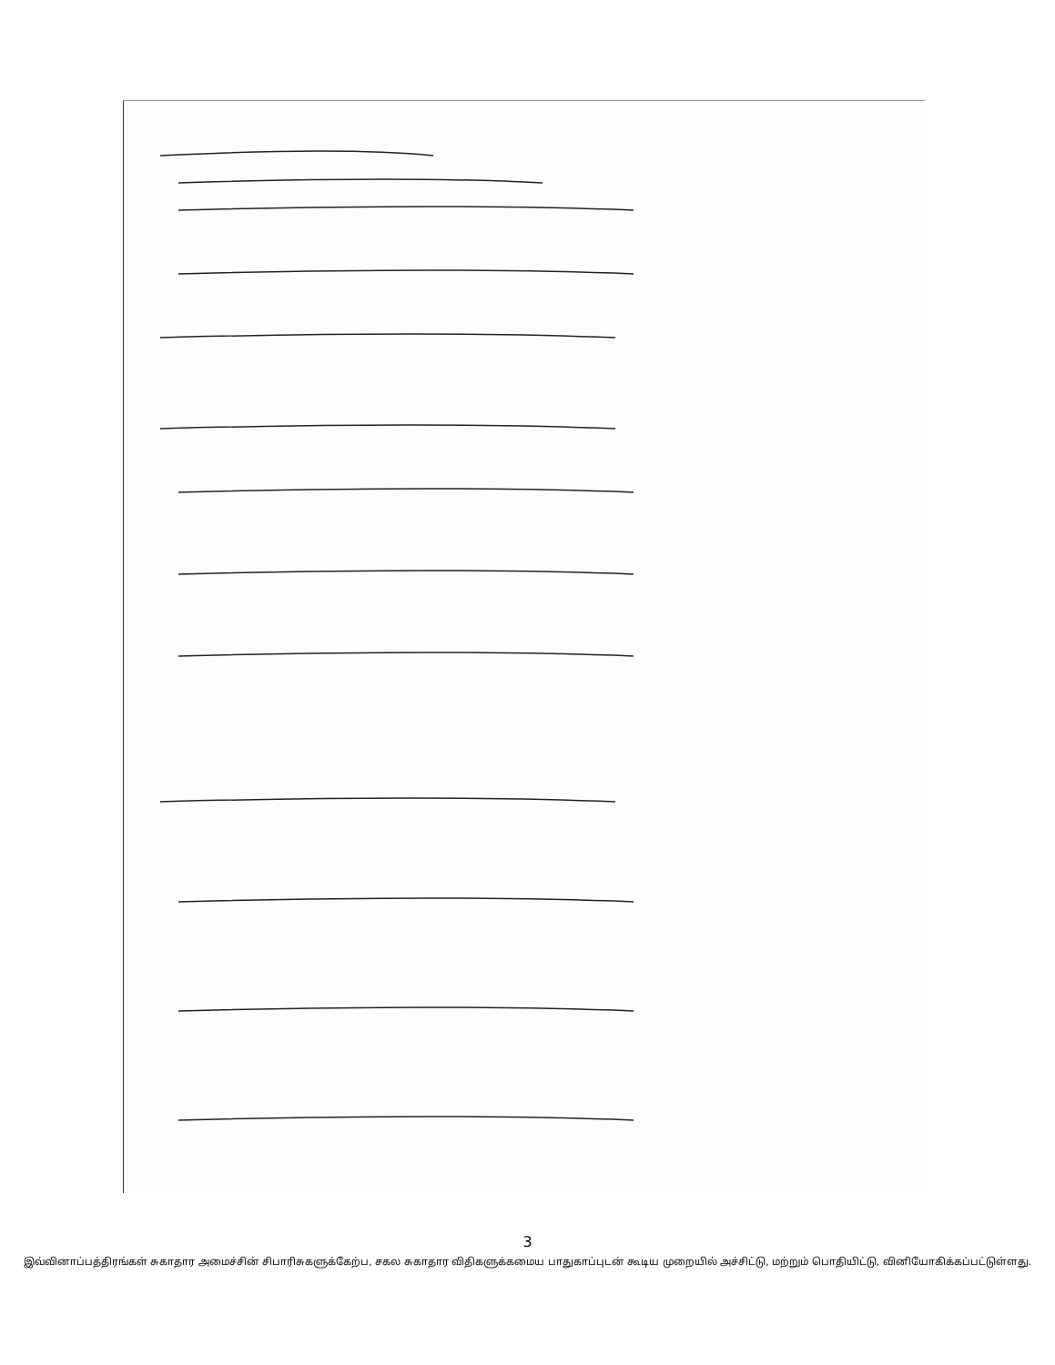3
இவ்வினாப்பத்திரங்கள் சுகாதார அமைச்சின் சிபாரிசுகளுக்கேற்ப, சகல சுகாதார விதிகளுக்கமைய பாதுகாப்புடன் கூடிய முறையில் அச்சிட்டு, மற்றும் பொதியிட்டு, வினியோகிக்கப்பட்டுள்ளது.